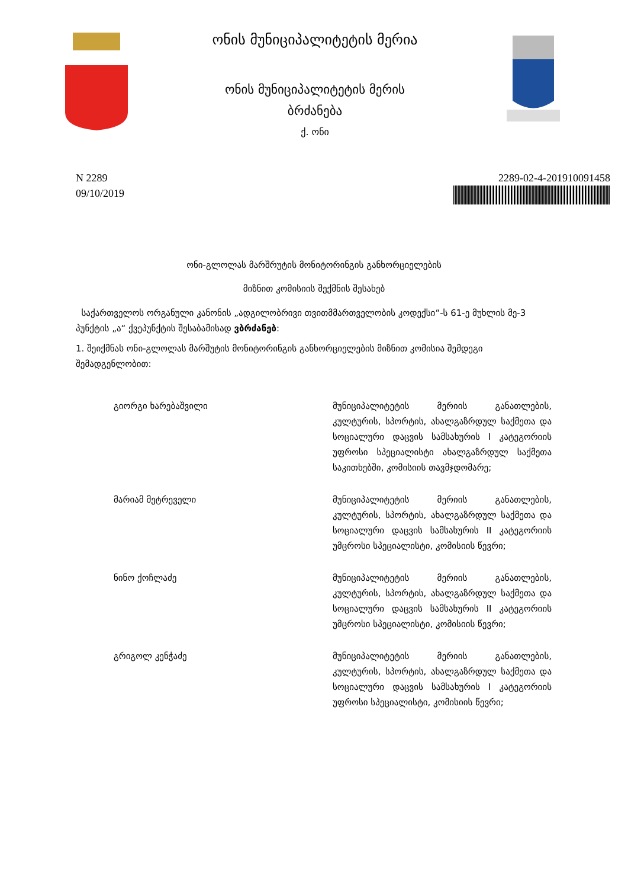ონის მუნიციპალიტეტის მერია
ონის მუნიციპალიტეტის მერის
ბრძანება
ქ. ონი
N 2289
09/10/2019
2289-02-4-201910091458
ონი-გლოლას მარშრუტის მონიტორინგის განხორციელების
მიზნით კომისიის შექმნის შესახებ
საქართველოს ორგანული კანონის „ადგილობრივი თვითმმართველობის კოდექსი“-ს 61-ე მუხლის მე-3 პუნქტის „ა“ ქვეპუნქტის შესაბამისად ვბრძანებ:
1. შეიქმნას ონი-გლოლას მარშუტის მონიტორინგის განხორციელების მიზნით კომისია შემდეგი შემადგენლობით:
გიორგი ხარებაშვილი მუნიციპალიტეტის მერიის განათლების, კულტურის, სპორტის, ახალგაზრდულ საქმეთა და სოციალური დაცვის სამსახურის I კატეგორიის უფროსი სპეციალისტი ახალგაზრდულ საქმეთა საკითხებში, კომისიის თავმჯდომარე;
მარიამ მეტრეველი მუნიციპალიტეტის მერიის განათლების, კულტურის, სპორტის, ახალგაზრდულ საქმეთა და სოციალური დაცვის სამსახურის II კატეგორიის უმცროსი სპეციალისტი, კომისიის წევრი;
ნინო ქოჩლაძე მუნიციპალიტეტის მერიის განათლების, კულტურის, სპორტის, ახალგაზრდულ საქმეთა და სოციალური დაცვის სამსახურის II კატეგორიის უმცროსი სპეციალისტი, კომისიის წევრი;
გრიგოლ კენჭაძე მუნიციპალიტეტის მერიის განათლების, კულტურის, სპორტის, ახალგაზრდულ საქმეთა და სოციალური დაცვის სამსახურის I კატეგორიის უფროსი სპეციალისტი, კომისიის წევრი;